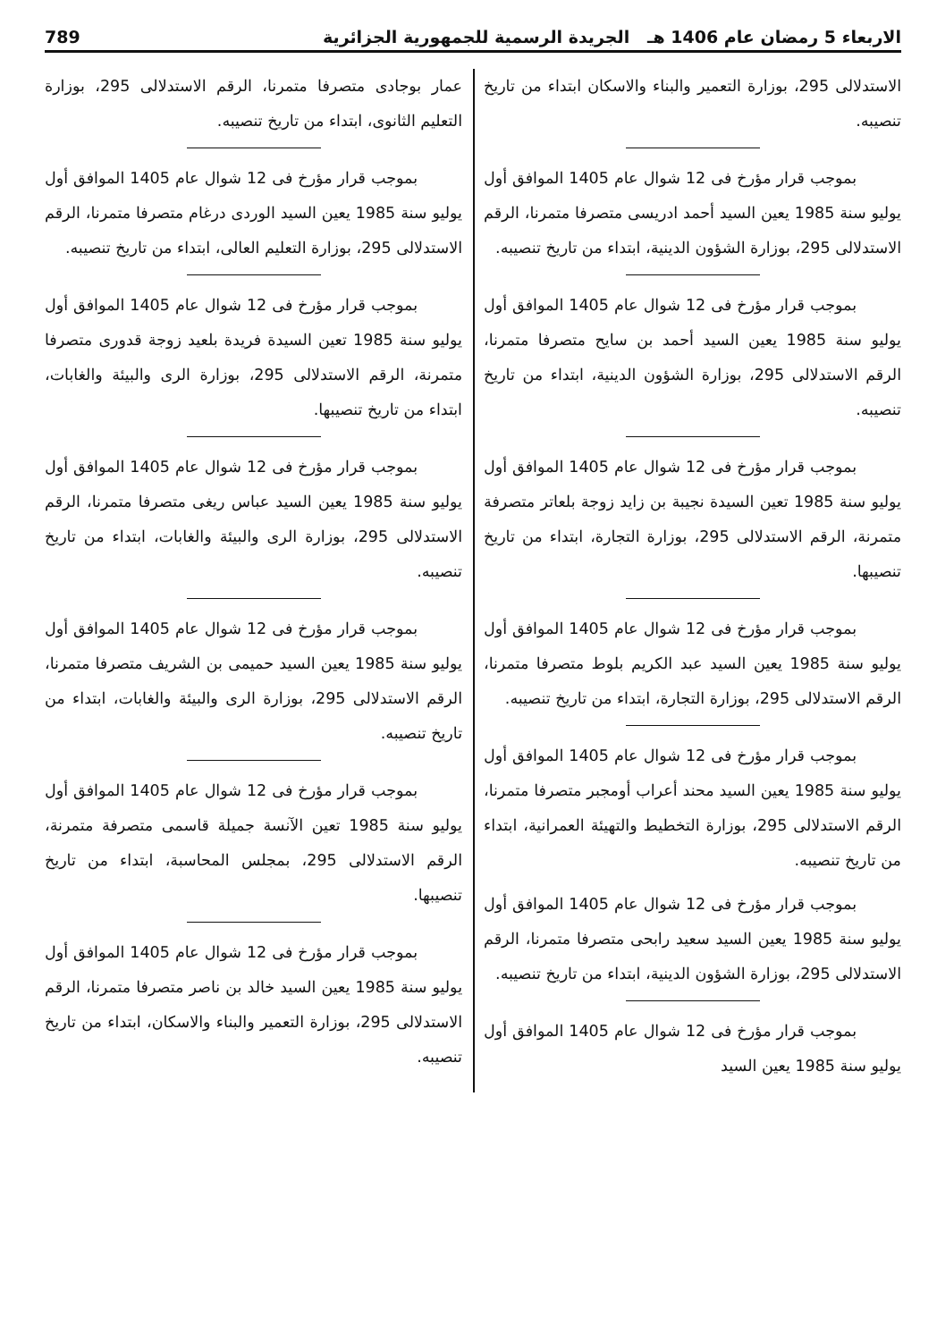الاربعاء 5 رمضان عام 1406 هـ الجريدة الرسمية للجمهورية الجزائرية 789
الاستدلالى 295، بوزارة التعمير والبناء والاسكان ابتداء من تاريخ تنصيبه.
بموجب قرار مؤرخ فى 12 شوال عام 1405 الموافق أول يوليو سنة 1985 يعين السيد أحمد ادريسى متصرفا متمرنا، الرقم الاستدلالى 295، بوزارة الشؤون الدينية، ابتداء من تاريخ تنصيبه.
بموجب قرار مؤرخ فى 12 شوال عام 1405 الموافق أول يوليو سنة 1985 يعين السيد أحمد بن سايح متصرفا متمرنا، الرقم الاستدلالى 295، بوزارة الشؤون الدينية، ابتداء من تاريخ تنصيبه.
بموجب قرار مؤرخ فى 12 شوال عام 1405 الموافق أول يوليو سنة 1985 تعين السيدة نجيبة بن زايد زوجة بلعاتر متصرفة متمرنة، الرقم الاستدلالى 295، بوزارة التجارة، ابتداء من تاريخ تنصيبها.
بموجب قرار مؤرخ فى 12 شوال عام 1405 الموافق أول يوليو سنة 1985 يعين السيد عبد الكريم بلوط متصرفا متمرنا، الرقم الاستدلالى 295، بوزارة التجارة، ابتداء من تاريخ تنصيبه.
بموجب قرار مؤرخ فى 12 شوال عام 1405 الموافق أول يوليو سنة 1985 يعين السيد محند أعراب أومجبر متصرفا متمرنا، الرقم الاستدلالى 295، بوزارة التخطيط والتهيئة العمرانية، ابتداء من تاريخ تنصيبه.
بموجب قرار مؤرخ فى 12 شوال عام 1405 الموافق أول يوليو سنة 1985 يعين السيد سعيد رابحى متصرفا متمرنا، الرقم الاستدلالى 295، بوزارة الشؤون الدينية، ابتداء من تاريخ تنصيبه.
بموجب قرار مؤرخ فى 12 شوال عام 1405 الموافق أول يوليو سنة 1985 يعين السيد
عمار بوجادى متصرفا متمرنا، الرقم الاستدلالى 295، بوزارة التعليم الثانوى، ابتداء من تاريخ تنصيبه.
بموجب قرار مؤرخ فى 12 شوال عام 1405 الموافق أول يوليو سنة 1985 يعين السيد الوردى درغام متصرفا متمرنا، الرقم الاستدلالى 295، بوزارة التعليم العالى، ابتداء من تاريخ تنصيبه.
بموجب قرار مؤرخ فى 12 شوال عام 1405 الموافق أول يوليو سنة 1985 تعين السيدة فريدة بلعيد زوجة قدورى متصرفا متمرنة، الرقم الاستدلالى 295، بوزارة الرى والبيئة والغابات، ابتداء من تاريخ تنصيبها.
بموجب قرار مؤرخ فى 12 شوال عام 1405 الموافق أول يوليو سنة 1985 يعين السيد عباس ريغى متصرفا متمرنا، الرقم الاستدلالى 295، بوزارة الرى والبيئة والغابات، ابتداء من تاريخ تنصيبه.
بموجب قرار مؤرخ فى 12 شوال عام 1405 الموافق أول يوليو سنة 1985 يعين السيد حميمى بن الشريف متصرفا متمرنا، الرقم الاستدلالى 295، بوزارة الرى والبيئة والغابات، ابتداء من تاريخ تنصيبه.
بموجب قرار مؤرخ فى 12 شوال عام 1405 الموافق أول يوليو سنة 1985 تعين الآنسة جميلة قاسمى متصرفة متمرنة، الرقم الاستدلالى 295، بمجلس المحاسبة، ابتداء من تاريخ تنصيبها.
بموجب قرار مؤرخ فى 12 شوال عام 1405 الموافق أول يوليو سنة 1985 يعين السيد خالد بن ناصر متصرفا متمرنا، الرقم الاستدلالى 295، بوزارة التعمير والبناء والاسكان، ابتداء من تاريخ تنصيبه.